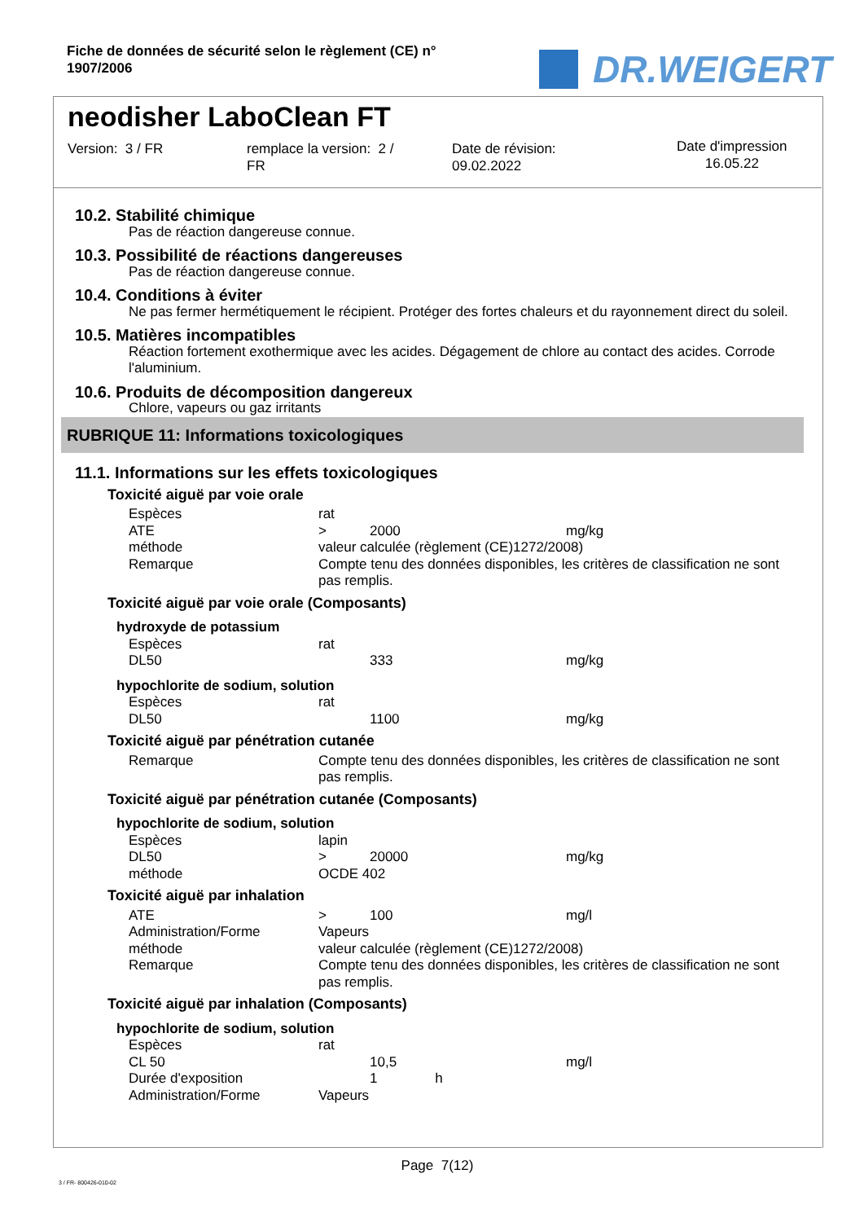Fiche de données de sécurité selon le règlement (CE) n°
1907/2006
DR.WEIGERT
neodisher LaboClean FT
Version: 3 / FR remplace la version: 2 /
FR
Date de révision:
09.02.2022
Date d'impression
16.05.22
10.2. Stabilité chimique
Pas de réaction dangereuse connue.
10.3. Possibilité de réactions dangereuses
Pas de réaction dangereuse connue.
10.4. Conditions à éviter
Ne pas fermer hermétiquement le récipient. Protéger des fortes chaleurs et du rayonnement direct du soleil.
10.5. Matières incompatibles
Réaction fortement exothermique avec les acides. Dégagement de chlore au contact des acides. Corrode l'aluminium.
10.6. Produits de décomposition dangereux
Chlore, vapeurs ou gaz irritants
RUBRIQUE 11: Informations toxicologiques
11.1. Informations sur les effets toxicologiques
Toxicité aiguë par voie orale
| Espèces | rat | | |
| ATE | > | 2000 | mg/kg |
| méthode | valeur calculée (règlement (CE)1272/2008) | | |
| Remarque | Compte tenu des données disponibles, les critères de classification ne sont pas remplis. | | |
Toxicité aiguë par voie orale (Composants)
hydroxyde de potassium
| Espèces | rat | | |
| DL50 | | 333 | mg/kg |
hypochlorite de sodium, solution
| Espèces | rat | | |
| DL50 | | 1100 | mg/kg |
Toxicité aiguë par pénétration cutanée
| Remarque | Compte tenu des données disponibles, les critères de classification ne sont pas remplis. |
Toxicité aiguë par pénétration cutanée (Composants)
hypochlorite de sodium, solution
| Espèces | lapin | | |
| DL50 | > | 20000 | mg/kg |
| méthode | OCDE 402 | | |
Toxicité aiguë par inhalation
| ATE | > | 100 | mg/l |
| Administration/Forme | Vapeurs | | |
| méthode | valeur calculée (règlement (CE)1272/2008) | | |
| Remarque | Compte tenu des données disponibles, les critères de classification ne sont pas remplis. | | |
Toxicité aiguë par inhalation (Composants)
hypochlorite de sodium, solution
| Espèces | rat | | |
| CL 50 | | 10,5 | mg/l |
| Durée d'exposition | | 1 h | |
| Administration/Forme | Vapeurs | | |
Page 7(12)
3 / FR- 800426-010-02